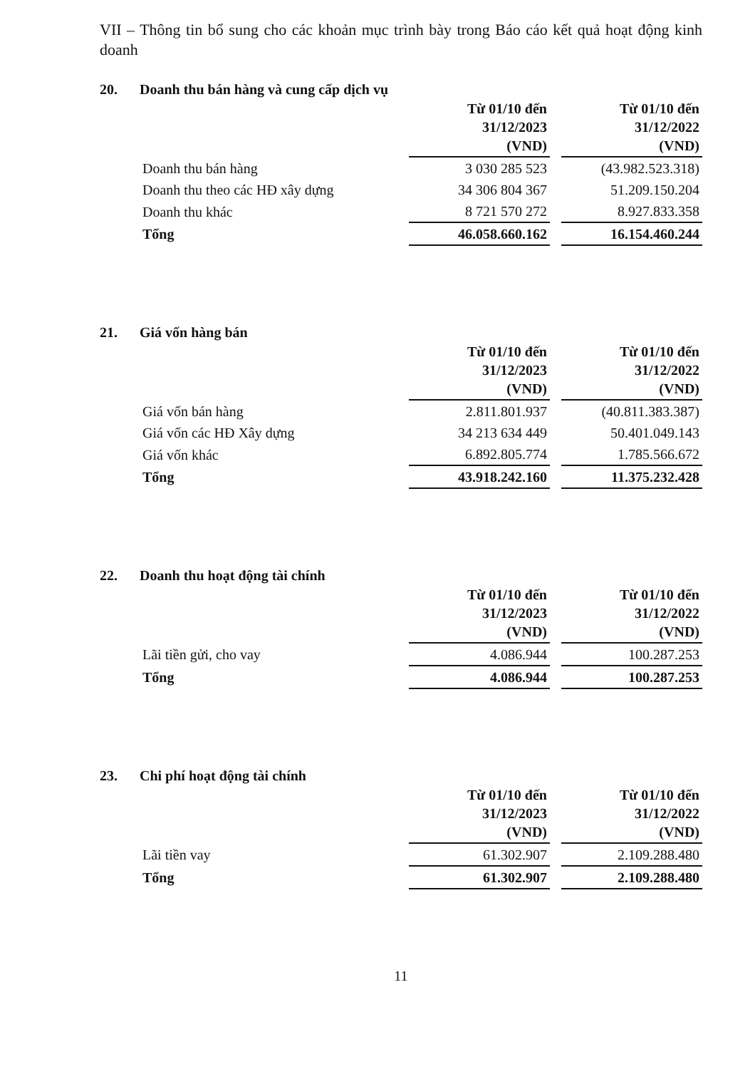VII – Thông tin bổ sung cho các khoản mục trình bày trong Báo cáo kết quả hoạt động kinh doanh
20. Doanh thu bán hàng và cung cấp dịch vụ
| | | Từ 01/10 đến 31/12/2023 (VND) | | Từ 01/10 đến 31/12/2022 (VND) |
| Doanh thu bán hàng | | 3 030 285 523 | | (43.982.523.318) |
| Doanh thu theo các HĐ xây dựng | | 34 306 804 367 | | 51.209.150.204 |
| Doanh thu khác | | 8 721 570 272 | | 8.927.833.358 |
| Tổng | | 46.058.660.162 | | 16.154.460.244 |
21. Giá vốn hàng bán
| | | Từ 01/10 đến 31/12/2023 (VND) | | Từ 01/10 đến 31/12/2022 (VND) |
| Giá vốn bán hàng | | 2.811.801.937 | | (40.811.383.387) |
| Giá vốn các HĐ Xây dựng | | 34 213 634 449 | | 50.401.049.143 |
| Giá vốn khác | | 6.892.805.774 | | 1.785.566.672 |
| Tổng | | 43.918.242.160 | | 11.375.232.428 |
22. Doanh thu hoạt động tài chính
| | | Từ 01/10 đến 31/12/2023 (VND) | | Từ 01/10 đến 31/12/2022 (VND) |
| Lãi tiền gửi, cho vay | | 4.086.944 | | 100.287.253 |
| Tổng | | 4.086.944 | | 100.287.253 |
23. Chi phí hoạt động tài chính
| | | Từ 01/10 đến 31/12/2023 (VND) | | Từ 01/10 đến 31/12/2022 (VND) |
| Lãi tiền vay | | 61.302.907 | | 2.109.288.480 |
| Tổng | | 61.302.907 | | 2.109.288.480 |
11